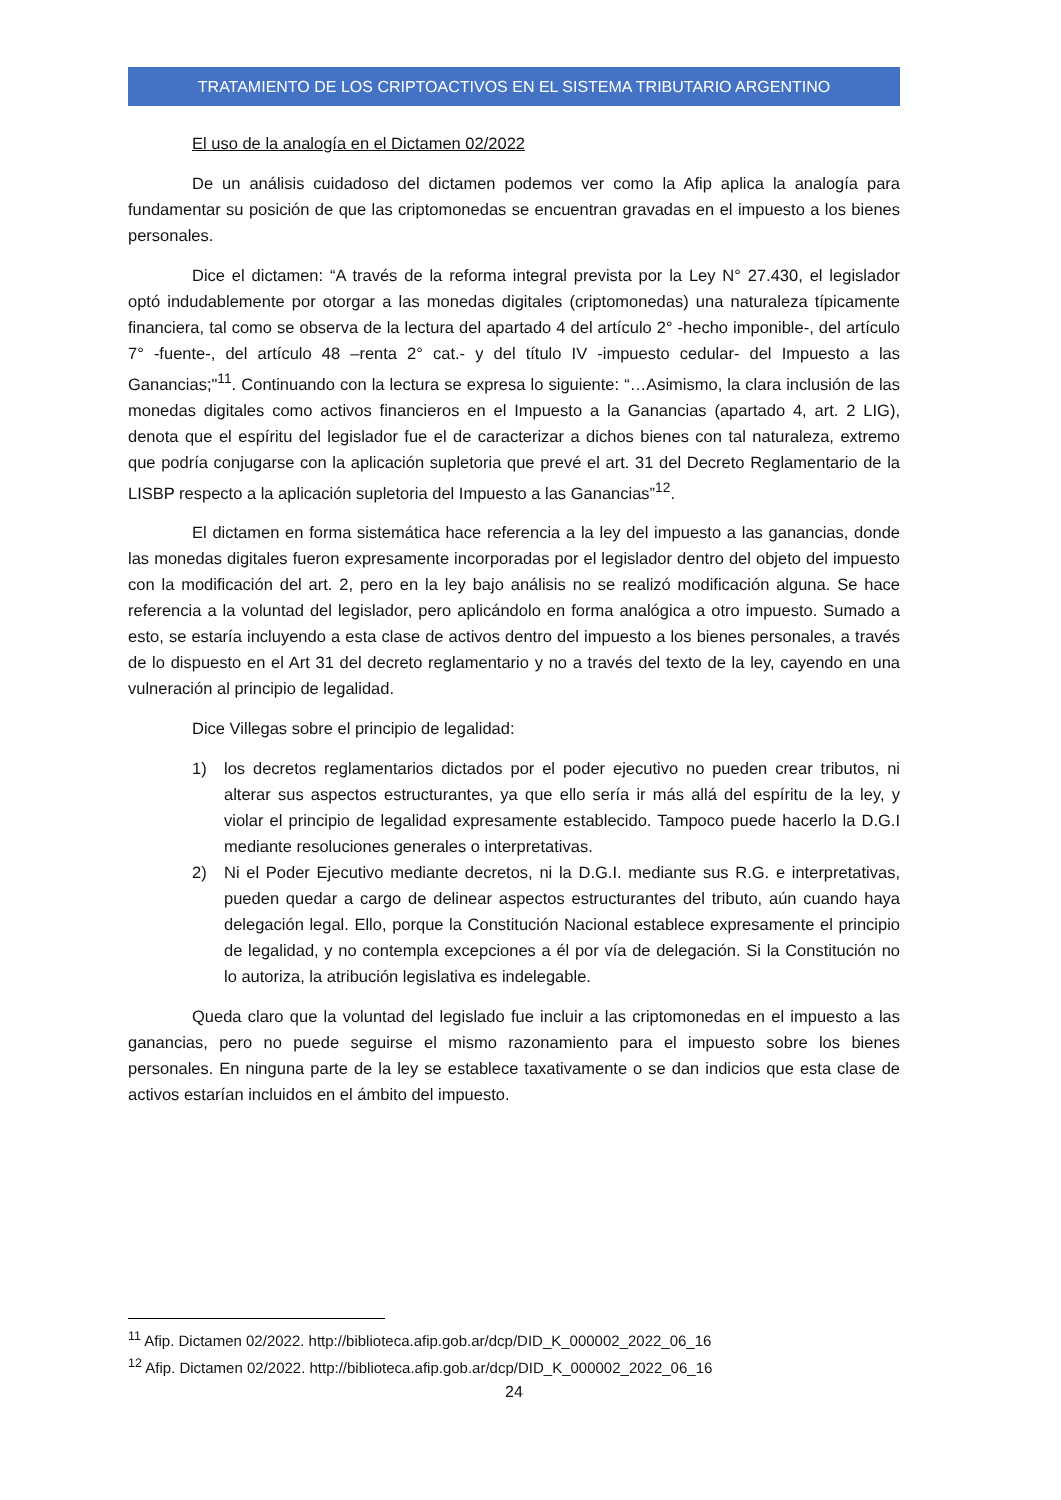TRATAMIENTO DE LOS CRIPTOACTIVOS EN EL SISTEMA TRIBUTARIO ARGENTINO
El uso de la analogía en el Dictamen 02/2022
De un análisis cuidadoso del dictamen podemos ver como la Afip aplica la analogía para fundamentar su posición de que las criptomonedas se encuentran gravadas en el impuesto a los bienes personales.
Dice el dictamen: “A través de la reforma integral prevista por la Ley N° 27.430, el legislador optó indudablemente por otorgar a las monedas digitales (criptomonedas) una naturaleza típicamente financiera, tal como se observa de la lectura del apartado 4 del artículo 2° -hecho imponible-, del artículo 7° -fuente-, del artículo 48 –renta 2° cat.- y del título IV -impuesto cedular- del Impuesto a las Ganancias;"<sup>11</sup>. Continuando con la lectura se expresa lo siguiente: “…Asimismo, la clara inclusión de las monedas digitales como activos financieros en el Impuesto a la Ganancias (apartado 4, art. 2 LIG), denota que el espíritu del legislador fue el de caracterizar a dichos bienes con tal naturaleza, extremo que podría conjugarse con la aplicación supletoria que prevé el art. 31 del Decreto Reglamentario de la LISBP respecto a la aplicación supletoria del Impuesto a las Ganancias”<sup>12</sup>.
El dictamen en forma sistemática hace referencia a la ley del impuesto a las ganancias, donde las monedas digitales fueron expresamente incorporadas por el legislador dentro del objeto del impuesto con la modificación del art. 2, pero en la ley bajo análisis no se realizó modificación alguna. Se hace referencia a la voluntad del legislador, pero aplicándolo en forma analógica a otro impuesto. Sumado a esto, se estaría incluyendo a esta clase de activos dentro del impuesto a los bienes personales, a través de lo dispuesto en el Art 31 del decreto reglamentario y no a través del texto de la ley, cayendo en una vulneración al principio de legalidad.
Dice Villegas sobre el principio de legalidad:
1) los decretos reglamentarios dictados por el poder ejecutivo no pueden crear tributos, ni alterar sus aspectos estructurantes, ya que ello sería ir más allá del espíritu de la ley, y violar el principio de legalidad expresamente establecido. Tampoco puede hacerlo la D.G.I mediante resoluciones generales o interpretativas.
2) Ni el Poder Ejecutivo mediante decretos, ni la D.G.I. mediante sus R.G. e interpretativas, pueden quedar a cargo de delinear aspectos estructurantes del tributo, aún cuando haya delegación legal. Ello, porque la Constitución Nacional establece expresamente el principio de legalidad, y no contempla excepciones a él por vía de delegación. Si la Constitución no lo autoriza, la atribución legislativa es indelegable.
Queda claro que la voluntad del legislado fue incluir a las criptomonedas en el impuesto a las ganancias, pero no puede seguirse el mismo razonamiento para el impuesto sobre los bienes personales. En ninguna parte de la ley se establece taxativamente o se dan indicios que esta clase de activos estarían incluidos en el ámbito del impuesto.
<sup>11</sup> Afip. Dictamen 02/2022. http://biblioteca.afip.gob.ar/dcp/DID_K_000002_2022_06_16
<sup>12</sup> Afip. Dictamen 02/2022. http://biblioteca.afip.gob.ar/dcp/DID_K_000002_2022_06_16
24